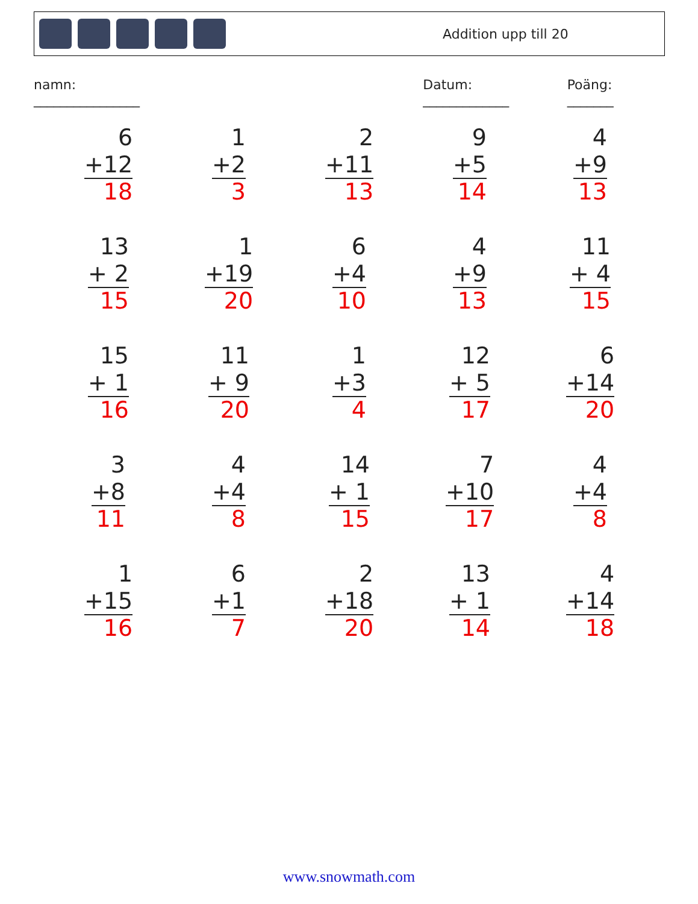Addition upp till 20
namn: ________________ Datum: _____________ Poäng: _______
| 6 +12 18 | 1 +2 3 | 2 +11 13 | 9 +5 14 | 4 +9 13 |
| 13 + 2 15 | 1 +19 20 | 6 +4 10 | 4 +9 13 | 11 + 4 15 |
| 15 + 1 16 | 11 + 9 20 | 1 +3 4 | 12 + 5 17 | 6 +14 20 |
| 3 +8 11 | 4 +4 8 | 14 + 1 15 | 7 +10 17 | 4 +4 8 |
| 1 +15 16 | 6 +1 7 | 2 +18 20 | 13 + 1 14 | 4 +14 18 |
www.snowmath.com